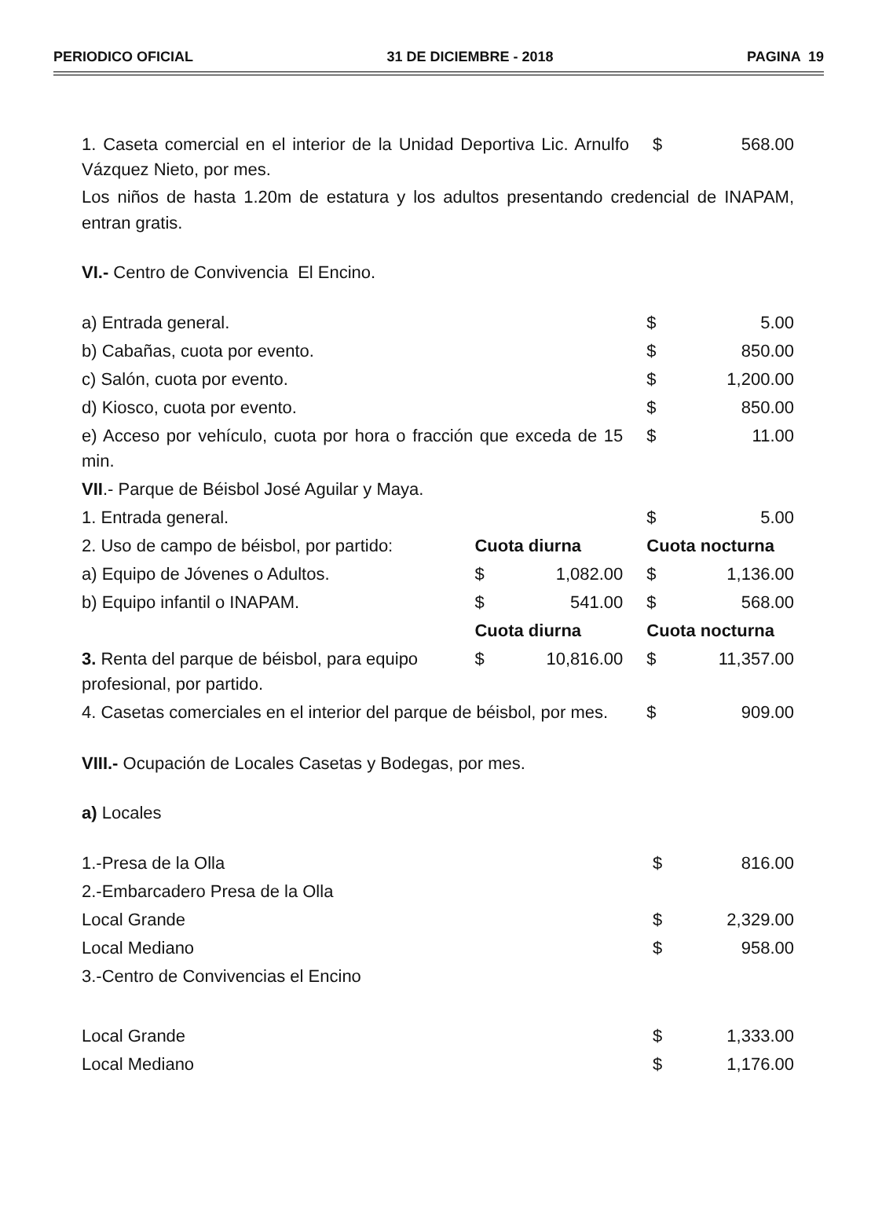PERIODICO OFICIAL 31 DE DICIEMBRE - 2018 PAGINA 19
| 1. Caseta comercial en el interior de la Unidad Deportiva Lic. Arnulfo Vázquez Nieto, por mes. | $ | 568.00 |
Los niños de hasta 1.20m de estatura y los adultos presentando credencial de INAPAM, entran gratis.
VI.- Centro de Convivencia El Encino.
| a) Entrada general. | | | $ | 5.00 |
| b) Cabañas, cuota por evento. | | | $ | 850.00 |
| c) Salón, cuota por evento. | | | $ | 1,200.00 |
| d) Kiosco, cuota por evento. | | | $ | 850.00 |
| e) Acceso por vehículo, cuota por hora o fracción que exceda de 15 min. | | | $ | 11.00 |
| VII .- Parque de Béisbol José Aguilar y Maya. | | | | |
| 1. Entrada general. | | | $ | 5.00 |
| 2. Uso de campo de béisbol, por partido: | Cuota diurna | | Cuota nocturna | |
| a) Equipo de Jóvenes o Adultos. | $ | 1,082.00 | $ | 1,136.00 |
| b) Equipo infantil o INAPAM. | $ | 541.00 | $ | 568.00 |
| | Cuota diurna | | Cuota nocturna | |
| 3. Renta del parque de béisbol, para equipo profesional, por partido. | $ | 10,816.00 | $ | 11,357.00 |
| 4. Casetas comerciales en el interior del parque de béisbol, por mes. | | | $ | 909.00 |
VIII.- Ocupación de Locales Casetas y Bodegas, por mes.
a) Locales
| 1.-Presa de la Olla | $ | 816.00 |
| 2.-Embarcadero Presa de la Olla | | |
| Local Grande | $ | 2,329.00 |
| Local Mediano | $ | 958.00 |
| 3.-Centro de Convivencias el Encino | | |
| Local Grande | $ | 1,333.00 |
| Local Mediano | $ | 1,176.00 |